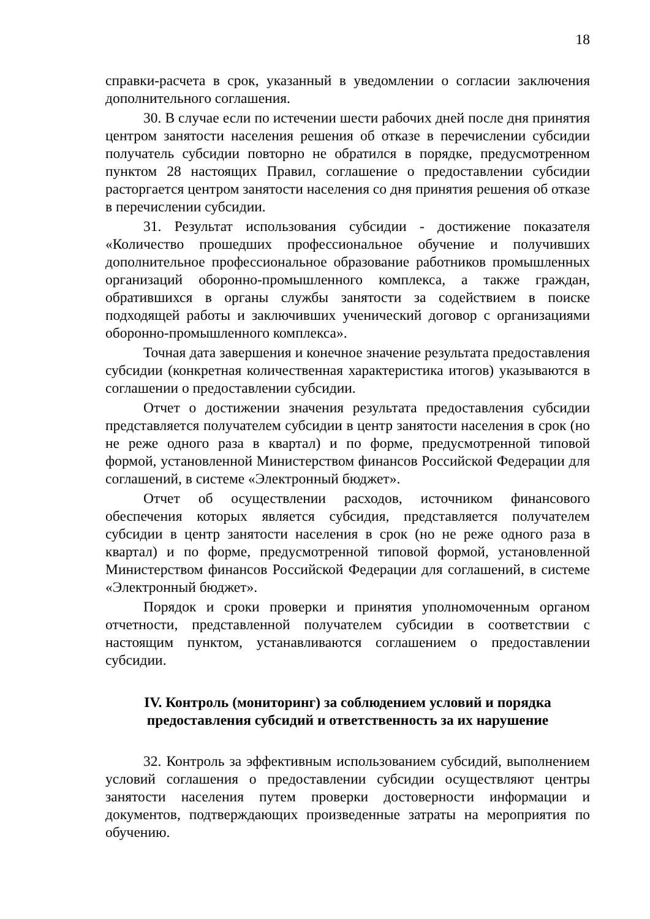18
справки-расчета в срок, указанный в уведомлении о согласии заключения дополнительного соглашения.
30. В случае если по истечении шести рабочих дней после дня принятия центром занятости населения решения об отказе в перечислении субсидии получатель субсидии повторно не обратился в порядке, предусмотренном пунктом 28 настоящих Правил, соглашение о предоставлении субсидии расторгается центром занятости населения со дня принятия решения об отказе в перечислении субсидии.
31. Результат использования субсидии - достижение показателя «Количество прошедших профессиональное обучение и получивших дополнительное профессиональное образование работников промышленных организаций оборонно-промышленного комплекса, а также граждан, обратившихся в органы службы занятости за содействием в поиске подходящей работы и заключивших ученический договор с организациями оборонно-промышленного комплекса».
Точная дата завершения и конечное значение результата предоставления субсидии (конкретная количественная характеристика итогов) указываются в соглашении о предоставлении субсидии.
Отчет о достижении значения результата предоставления субсидии представляется получателем субсидии в центр занятости населения в срок (но не реже одного раза в квартал) и по форме, предусмотренной типовой формой, установленной Министерством финансов Российской Федерации для соглашений, в системе «Электронный бюджет».
Отчет об осуществлении расходов, источником финансового обеспечения которых является субсидия, представляется получателем субсидии в центр занятости населения в срок (но не реже одного раза в квартал) и по форме, предусмотренной типовой формой, установленной Министерством финансов Российской Федерации для соглашений, в системе «Электронный бюджет».
Порядок и сроки проверки и принятия уполномоченным органом отчетности, представленной получателем субсидии в соответствии с настоящим пунктом, устанавливаются соглашением о предоставлении субсидии.
IV. Контроль (мониторинг) за соблюдением условий и порядка предоставления субсидий и ответственность за их нарушение
32. Контроль за эффективным использованием субсидий, выполнением условий соглашения о предоставлении субсидии осуществляют центры занятости населения путем проверки достоверности информации и документов, подтверждающих произведенные затраты на мероприятия по обучению.